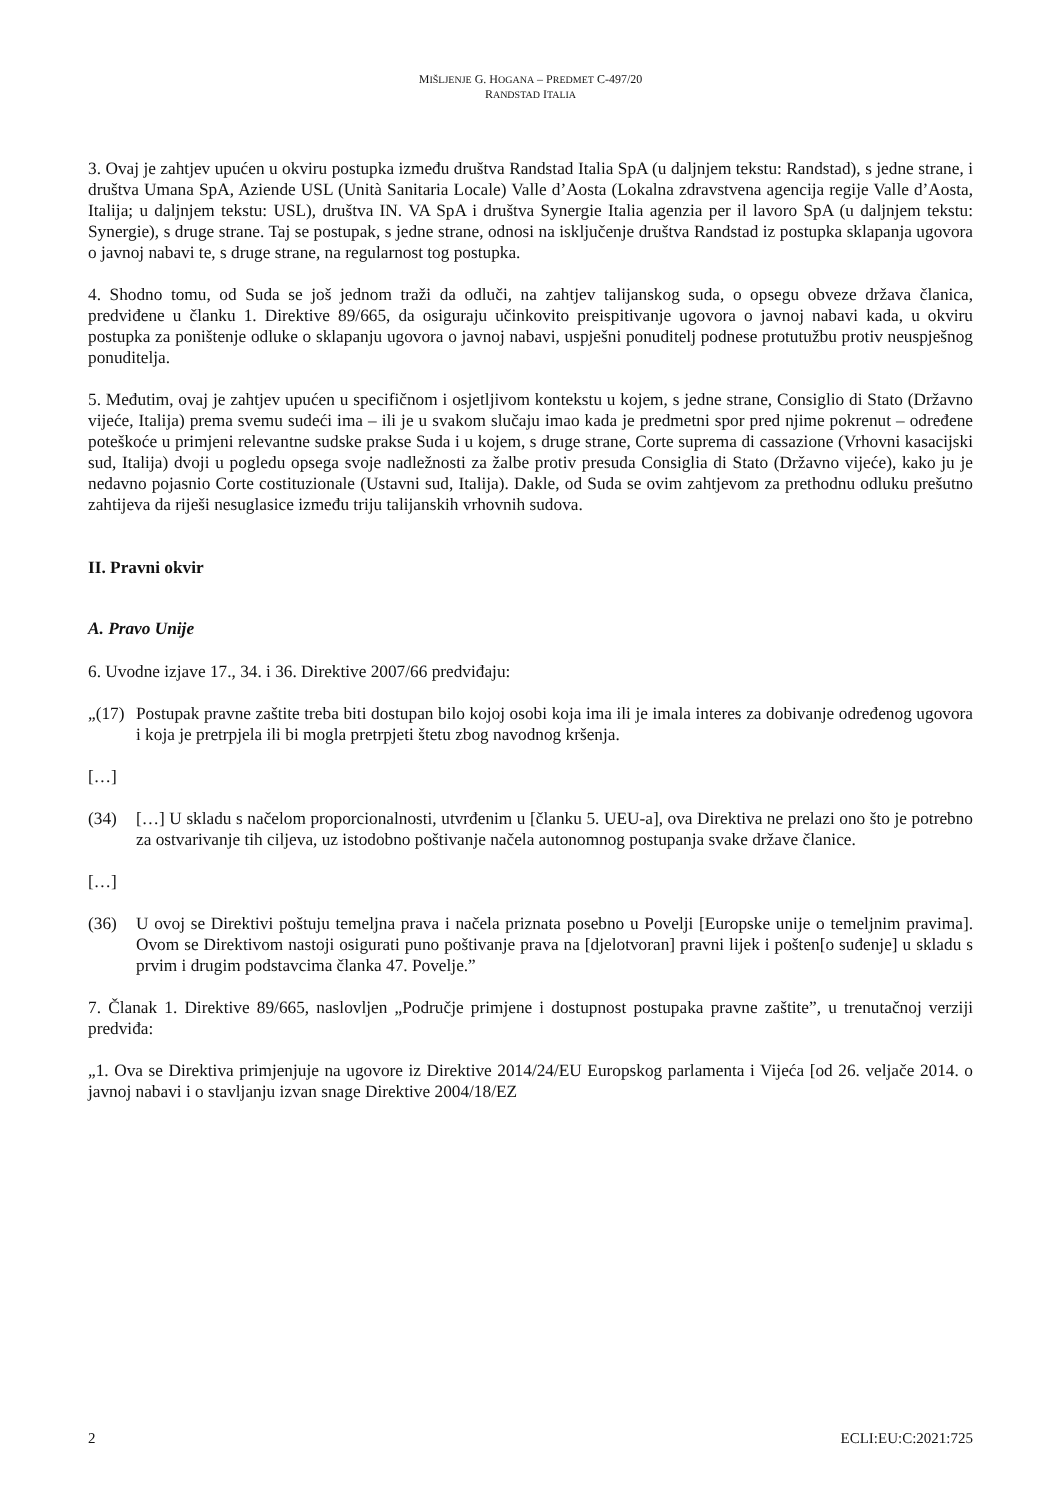MIŠLJENJE G. HOGANA – PREDMET C-497/20
RANDSTAD ITALIA
3. Ovaj je zahtjev upućen u okviru postupka između društva Randstad Italia SpA (u daljnjem tekstu: Randstad), s jedne strane, i društva Umana SpA, Aziende USL (Unità Sanitaria Locale) Valle d’Aosta (Lokalna zdravstvena agencija regije Valle d’Aosta, Italija; u daljnjem tekstu: USL), društva IN. VA SpA i društva Synergie Italia agenzia per il lavoro SpA (u daljnjem tekstu: Synergie), s druge strane. Taj se postupak, s jedne strane, odnosi na isključenje društva Randstad iz postupka sklapanja ugovora o javnoj nabavi te, s druge strane, na regularnost tog postupka.
4. Shodno tomu, od Suda se još jednom traži da odluči, na zahtjev talijanskog suda, o opsegu obveze država članica, predviđene u članku 1. Direktive 89/665, da osiguraju učinkovito preispitivanje ugovora o javnoj nabavi kada, u okviru postupka za poništenje odluke o sklapanju ugovora o javnoj nabavi, uspješni ponuditelj podnese protutužbu protiv neuspješnog ponuditelja.
5. Međutim, ovaj je zahtjev upućen u specifičnom i osjetljivom kontekstu u kojem, s jedne strane, Consiglio di Stato (Državno vijeće, Italija) prema svemu sudeći ima – ili je u svakom slučaju imao kada je predmetni spor pred njime pokrenut – određene poteškoće u primjeni relevantne sudske prakse Suda i u kojem, s druge strane, Corte suprema di cassazione (Vrhovni kasacijski sud, Italija) dvoji u pogledu opsega svoje nadležnosti za žalbe protiv presuda Consiglia di Stato (Državno vijeće), kako ju je nedavno pojasnio Corte costituzionale (Ustavni sud, Italija). Dakle, od Suda se ovim zahtjevom za prethodnu odluku prešutno zahtijeva da riješi nesuglasice između triju talijanskih vrhovnih sudova.
II. Pravni okvir
A. Pravo Unije
6. Uvodne izjave 17., 34. i 36. Direktive 2007/66 predviđaju:
„(17) Postupak pravne zaštite treba biti dostupan bilo kojoj osobi koja ima ili je imala interes za dobivanje određenog ugovora i koja je pretrpjela ili bi mogla pretrpjeti štetu zbog navodnog kršenja.
[…]
(34) […] U skladu s načelom proporcionalnosti, utvrđenim u [članku 5. UEU-a], ova Direktiva ne prelazi ono što je potrebno za ostvarivanje tih ciljeva, uz istodobno poštivanje načela autonomnog postupanja svake države članice.
[…]
(36) U ovoj se Direktivi poštuju temeljna prava i načela priznata posebno u Povelji [Europske unije o temeljnim pravima]. Ovom se Direktivom nastoji osigurati puno poštivanje prava na [djelotvoran] pravni lijek i pošten[o suđenje] u skladu s prvim i drugim podstavcima članka 47. Povelje.”
7. Članak 1. Direktive 89/665, naslovljen „Područje primjene i dostupnost postupaka pravne zaštite”, u trenutačnoj verziji predviđa:
„1. Ova se Direktiva primjenjuje na ugovore iz Direktive 2014/24/EU Europskog parlamenta i Vijeća [od 26. veljače 2014. o javnoj nabavi i o stavljanju izvan snage Direktive 2004/18/EZ
2 ECLI:EU:C:2021:725